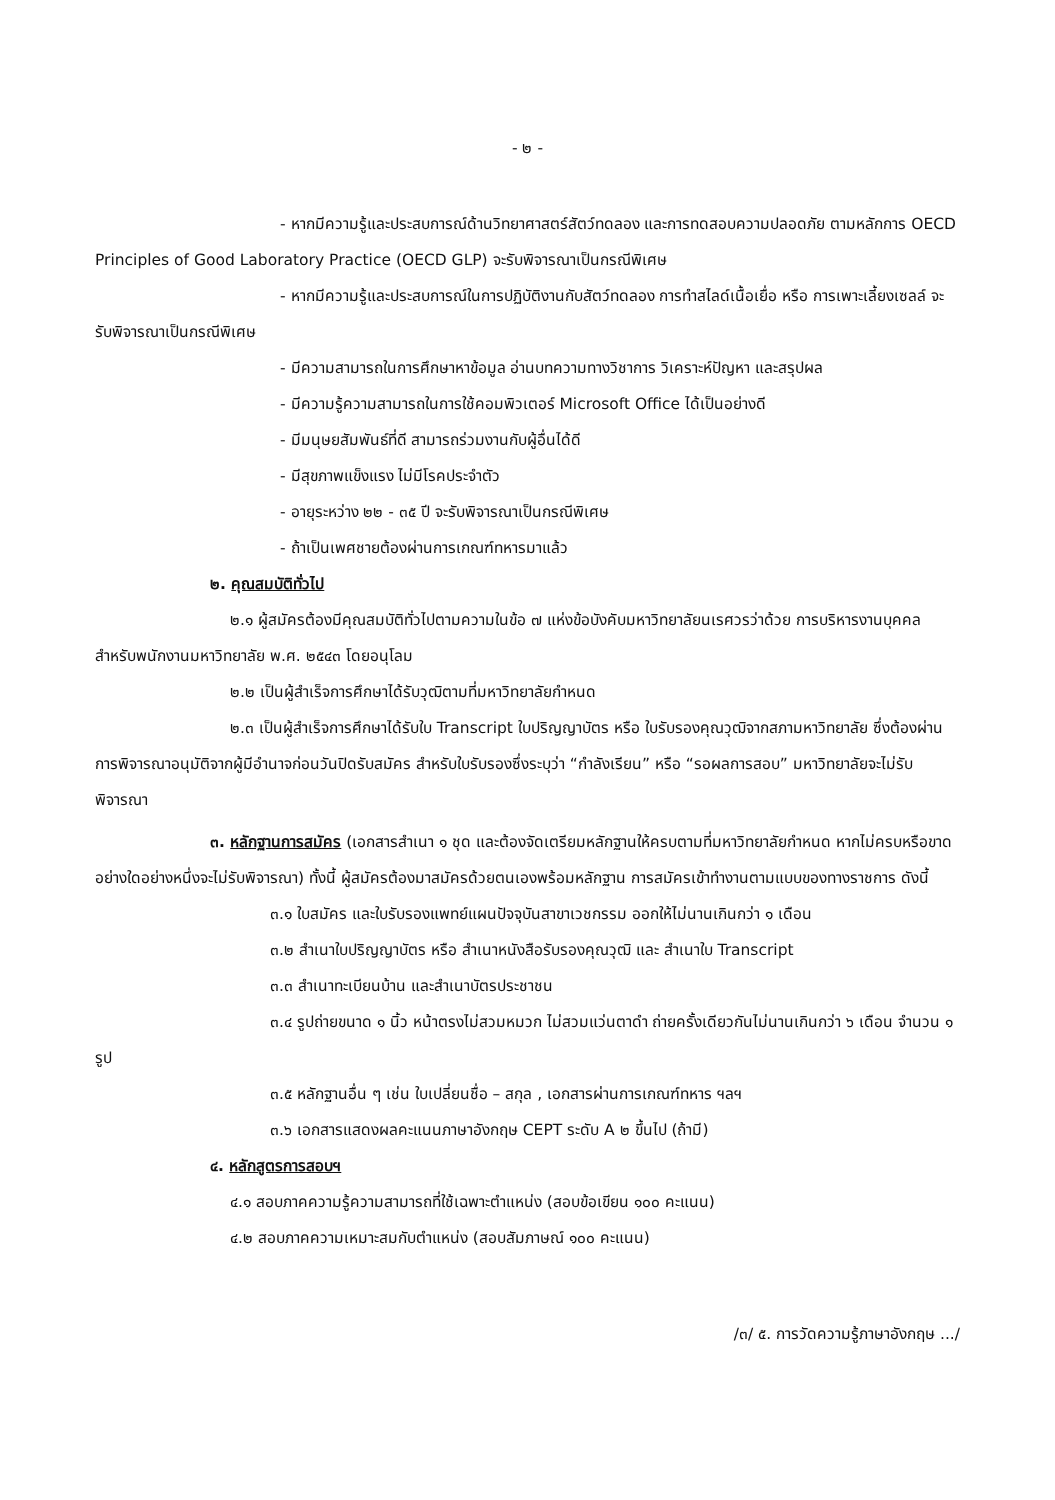- ๒ -
- หากมีความรู้และประสบการณ์ด้านวิทยาศาสตร์สัตว์ทดลอง และการทดสอบความปลอดภัย ตามหลักการ OECD Principles of Good Laboratory Practice (OECD GLP) จะรับพิจารณาเป็นกรณีพิเศษ
- หากมีความรู้และประสบการณ์ในการปฏิบัติงานกับสัตว์ทดลอง การทำสไลด์เนื้อเยื่อ หรือ การเพาะเลี้ยงเซลล์ จะรับพิจารณาเป็นกรณีพิเศษ
- มีความสามารถในการศึกษาหาข้อมูล อ่านบทความทางวิชาการ วิเคราะห์ปัญหา และสรุปผล
- มีความรู้ความสามารถในการใช้คอมพิวเตอร์ Microsoft Office ได้เป็นอย่างดี
- มีมนุษยสัมพันธ์ที่ดี สามารถร่วมงานกับผู้อื่นได้ดี
- มีสุขภาพแข็งแรง ไม่มีโรคประจำตัว
- อายุระหว่าง ๒๒ - ๓๕ ปี จะรับพิจารณาเป็นกรณีพิเศษ
- ถ้าเป็นเพศชายต้องผ่านการเกณฑ์ทหารมาแล้ว
๒. คุณสมบัติทั่วไป
๒.๑ ผู้สมัครต้องมีคุณสมบัติทั่วไปตามความในข้อ ๗ แห่งข้อบังคับมหาวิทยาลัยนเรศวรว่าด้วย การบริหารงานบุคคลสำหรับพนักงานมหาวิทยาลัย พ.ศ. ๒๕๔๓ โดยอนุโลม
๒.๒ เป็นผู้สำเร็จการศึกษาได้รับวุฒิตามที่มหาวิทยาลัยกำหนด
๒.๓ เป็นผู้สำเร็จการศึกษาได้รับใบ Transcript ใบปริญญาบัตร หรือ ใบรับรองคุณวุฒิจากสภามหาวิทยาลัย ซึ่งต้องผ่านการพิจารณาอนุมัติจากผู้มีอำนาจก่อนวันปิดรับสมัคร สำหรับใบรับรองซึ่งระบุว่า “กำลังเรียน” หรือ “รอผลการสอบ” มหาวิทยาลัยจะไม่รับพิจารณา
๓. หลักฐานการสมัคร (เอกสารสำเนา ๑ ชุด และต้องจัดเตรียมหลักฐานให้ครบตามที่มหาวิทยาลัยกำหนด หากไม่ครบหรือขาดอย่างใดอย่างหนึ่งจะไม่รับพิจารณา) ทั้งนี้ ผู้สมัครต้องมาสมัครด้วยตนเองพร้อมหลักฐาน การสมัครเข้าทำงานตามแบบของทางราชการ ดังนี้
๓.๑ ใบสมัคร และใบรับรองแพทย์แผนปัจจุบันสาขาเวชกรรม ออกให้ไม่นานเกินกว่า ๑ เดือน
๓.๒ สำเนาใบปริญญาบัตร หรือ สำเนาหนังสือรับรองคุณวุฒิ และ สำเนาใบ Transcript
๓.๓ สำเนาทะเบียนบ้าน และสำเนาบัตรประชาชน
๓.๔ รูปถ่ายขนาด ๑ นิ้ว หน้าตรงไม่สวมหมวก ไม่สวมแว่นตาดำ ถ่ายครั้งเดียวกันไม่นานเกินกว่า ๖ เดือน จำนวน ๑ รูป
๓.๕ หลักฐานอื่น ๆ เช่น ใบเปลี่ยนชื่อ – สกุล , เอกสารผ่านการเกณฑ์ทหาร ฯลฯ
๓.๖ เอกสารแสดงผลคะแนนภาษาอังกฤษ CEPT ระดับ A ๒ ขึ้นไป (ถ้ามี)
๔. หลักสูตรการสอบฯ
๔.๑ สอบภาคความรู้ความสามารถที่ใช้เฉพาะตำแหน่ง (สอบข้อเขียน ๑๐๐ คะแนน)
๔.๒ สอบภาคความเหมาะสมกับตำแหน่ง (สอบสัมภาษณ์ ๑๐๐ คะแนน)
/๓/ ๕. การวัดความรู้ภาษาอังกฤษ .../